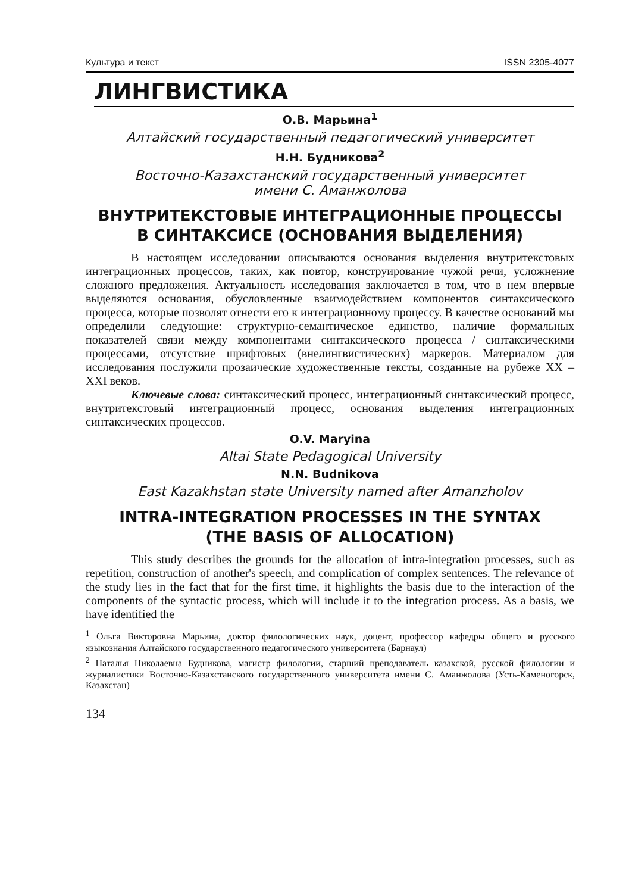Культура и текст ISSN 2305-4077
ЛИНГВИСТИКА
О.В. Марьина<sup>1</sup>
Алтайский государственный педагогический университет
Н.Н. Будникова<sup>2</sup>
Восточно-Казахстанский государственный университет
имени С. Аманжолова
ВНУТРИТЕКСТОВЫЕ ИНТЕГРАЦИОННЫЕ ПРОЦЕССЫ
В СИНТАКСИСЕ (ОСНОВАНИЯ ВЫДЕЛЕНИЯ)
В настоящем исследовании описываются основания выделения внутритекстовых интеграционных процессов, таких, как повтор, конструирование чужой речи, усложнение сложного предложения. Актуальность исследования заключается в том, что в нем впервые выделяются основания, обусловленные взаимодействием компонентов синтаксического процесса, которые позволят отнести его к интеграционному процессу. В качестве оснований мы определили следующие: структурно-семантическое единство, наличие формальных показателей связи между компонентами синтаксического процесса / синтаксическими процессами, отсутствие шрифтовых (внелингвистических) маркеров. Материалом для исследования послужили прозаические художественные тексты, созданные на рубеже XX – XXI веков.
Ключевые слова: синтаксический процесс, интеграционный синтаксический процесс, внутритекстовый интеграционный процесс, основания выделения интеграционных синтаксических процессов.
O.V. Maryina
Altai State Pedagogical University
N.N. Budnikova
East Kazakhstan state University named after Amanzholov
INTRA-INTEGRATION PROCESSES IN THE SYNTAX
(THE BASIS OF ALLOCATION)
This study describes the grounds for the allocation of intra-integration processes, such as repetition, construction of another's speech, and complication of complex sentences. The relevance of the study lies in the fact that for the first time, it highlights the basis due to the interaction of the components of the syntactic process, which will include it to the integration process. As a basis, we have identified the
<sup>1</sup> Ольга Викторовна Марьина, доктор филологических наук, доцент, профессор кафедры общего и русского языкознания Алтайского государственного педагогического университета (Барнаул)
<sup>2</sup> Наталья Николаевна Будникова, магистр филологии, старший преподаватель казахской, русской филологии и журналистики Восточно-Казахстанского государственного университета имени С. Аманжолова (Усть-Каменогорск, Казахстан)
134